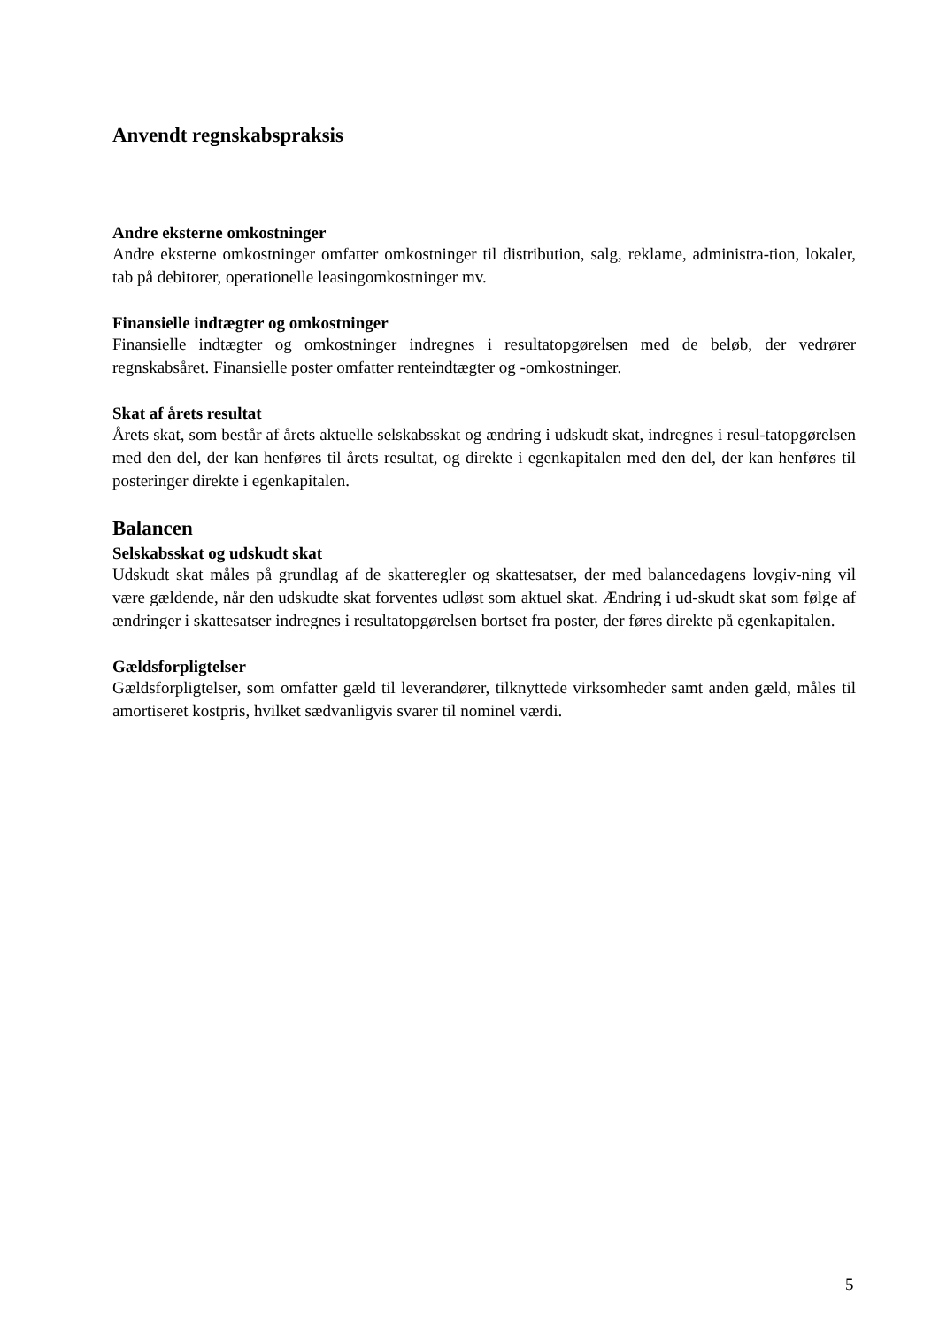Anvendt regnskabspraksis
Andre eksterne omkostninger
Andre eksterne omkostninger omfatter omkostninger til distribution, salg, reklame, administra-tion, lokaler, tab på debitorer, operationelle leasingomkostninger mv.
Finansielle indtægter og omkostninger
Finansielle indtægter og omkostninger indregnes i resultatopgørelsen med de beløb, der vedrører regnskabsåret. Finansielle poster omfatter renteindtægter og -omkostninger.
Skat af årets resultat
Årets skat, som består af årets aktuelle selskabsskat og ændring i udskudt skat, indregnes i resul-tatopgørelsen med den del, der kan henføres til årets resultat, og direkte i egenkapitalen med den del, der kan henføres til posteringer direkte i egenkapitalen.
Balancen
Selskabsskat og udskudt skat
Udskudt skat måles på grundlag af de skatteregler og skattesatser, der med balancedagens lovgiv-ning vil være gældende, når den udskudte skat forventes udløst som aktuel skat. Ændring i ud-skudt skat som følge af ændringer i skattesatser indregnes i resultatopgørelsen bortset fra poster, der føres direkte på egenkapitalen.
Gældsforpligtelser
Gældsforpligtelser, som omfatter gæld til leverandører, tilknyttede virksomheder samt anden gæld, måles til amortiseret kostpris, hvilket sædvanligvis svarer til nominel værdi.
5